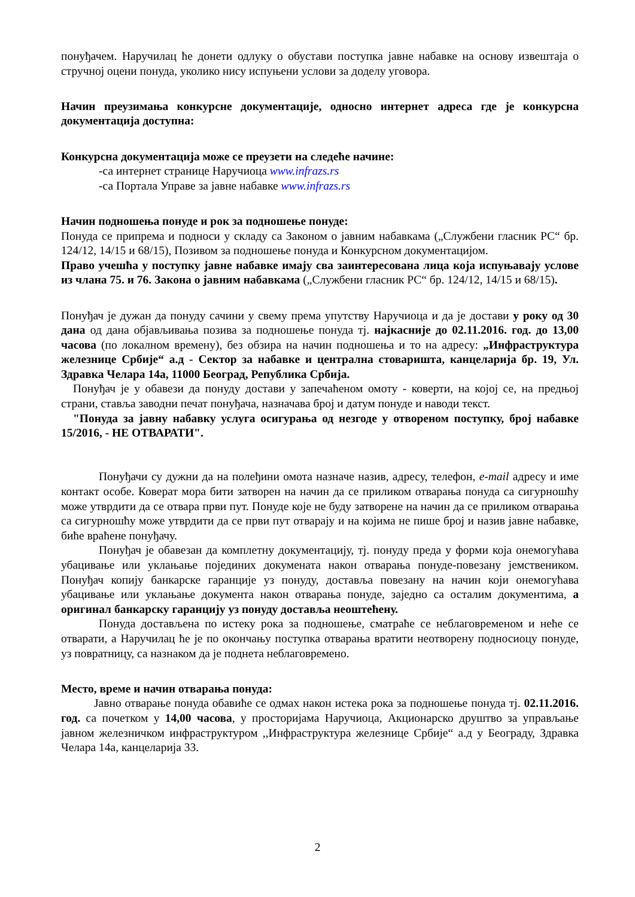понуђачем. Наручилац ће донети одлуку о обустави поступка јавне набавке на основу извештаја о стручној оцени понуда, уколико нису испуњени услови за доделу уговора.
Начин преузимања конкурсне документације, односно интернет адреса где је конкурсна документација доступна:
Конкурсна документација може се преузети на следеће начине:
-са интернет странице Наручиоца www.infrazs.rs
-са Портала Управе за јавне набавке www.infrazs.rs
Начин подношења понуде и рок за подношење понуде:
Понуда се припрема и подноси у складу са Законом о јавним набавкама („Службени гласник РС“ бр. 124/12, 14/15 и 68/15), Позивом за подношење понуда и Конкурсном документацијом.
Право учешћа у поступку јавне набавке имају сва заинтересована лица која испуњавају услове из члана 75. и 76. Закона о јавним набавкама („Службени гласник РС“ бр. 124/12, 14/15 и 68/15).
Понуђач је дужан да понуду сачини у свему према упутству Наручиоца и да је достави у року од 30 дана од дана објављивања позива за подношење понуда тј. најкасније до 02.11.2016. год. до 13,00 часова (по локалном времену), без обзира на начин подношења и то на адресу: „Инфраструктура железнице Србије“ а.д - Сектор за набавке и централна стоваришта, канцеларија бр. 19, Ул. Здравка Челара 14а, 11000 Београд, Република Србија.
Понуђач је у обавези да понуду достави у запечаћеном омоту - коверти, на којој се, на предњој страни, ставља заводни печат понуђача, назначава број и датум понуде и наводи текст.
"Понуда за јавну набавку услуга осигурања од незгоде у отвореном поступку, број набавке 15/2016, - НЕ ОТВАРАТИ".
Понуђачи су дужни да на полеђини омота назначе назив, адресу, телефон, e-mail адресу и име контакт особе. Коверат мора бити затворен на начин да се приликом отварања понуда са сигурношћу може утврдити да се отвара први пут. Понуде које не буду затворене на начин да се приликом отварања са сигурношћу може утврдити да се први пут отварају и на којима не пише број и назив јавне набавке, биће враћене понуђачу.
Понуђач је обавезан да комплетну документацију, тј. понуду преда у форми која онемогућава убацивање или уклањање појединих докумената након отварања понуде-повезану јемствеником. Понуђач копију банкарске гаранције уз понуду, доставља повезану на начин који онемогућава убацивање или уклањање документа након отварања понуде, заједно са осталим документима, а оригинал банкарску гаранцију уз понуду доставља неоштећену.
Понуда достављена по истеку рока за подношење, сматраће се неблаговременом и неће се отварати, а Наручилац ће је по окончању поступка отварања вратити неотворену подносиоцу понуде, уз повратницу, са назнаком да је поднета неблаговремено.
Место, време и начин отварања понуда:
Јавно отварање понуда обавиће се одмах након истека рока за подношење понуда тј. 02.11.2016. год. са почетком у 14,00 часова, у просторијама Наручиоца, Акционарско друштво за управљање јавном железничком инфраструктуром ,,Инфраструктура железнице Србије“ а.д у Београду, Здравка Челара 14а, канцеларија 33.
2